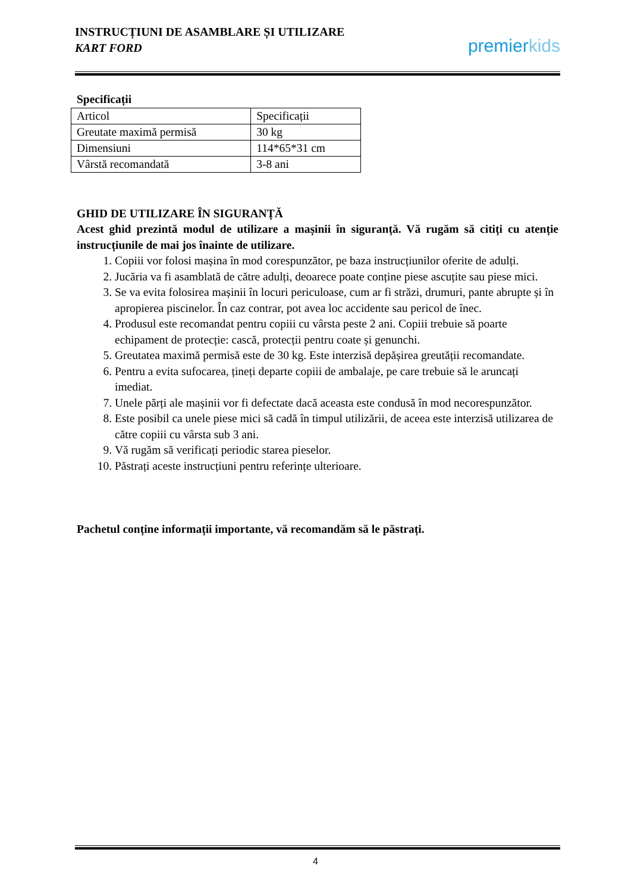INSTRUCȚIUNI DE ASAMBLARE ȘI UTILIZARE
KART FORD
pre mier kids
Specificații
| Articol | Specificații |
| Greutate maximă permisă | 30 kg |
| Dimensiuni | 114*65*31 cm |
| Vârstă recomandată | 3-8 ani |
GHID DE UTILIZARE ÎN SIGURANȚĂ
Acest ghid prezintă modul de utilizare a mașinii în siguranță. Vă rugăm să citiți cu atenție instrucțiunile de mai jos înainte de utilizare.
1. Copiii vor folosi mașina în mod corespunzător, pe baza instrucțiunilor oferite de adulți.
2. Jucăria va fi asamblată de către adulți, deoarece poate conține piese ascuțite sau piese mici.
3. Se va evita folosirea mașinii în locuri periculoase, cum ar fi străzi, drumuri, pante abrupte și în apropierea piscinelor. În caz contrar, pot avea loc accidente sau pericol de înec.
4. Produsul este recomandat pentru copiii cu vârsta peste 2 ani. Copiii trebuie să poarte echipament de protecție: cască, protecții pentru coate și genunchi.
5. Greutatea maximă permisă este de 30 kg. Este interzisă depășirea greutății recomandate.
6. Pentru a evita sufocarea, țineți departe copiii de ambalaje, pe care trebuie să le aruncați imediat.
7. Unele părți ale mașinii vor fi defectate dacă aceasta este condusă în mod necorespunzător.
8. Este posibil ca unele piese mici să cadă în timpul utilizării, de aceea este interzisă utilizarea de către copiii cu vârsta sub 3 ani.
9. Vă rugăm să verificați periodic starea pieselor.
10. Păstrați aceste instrucțiuni pentru referințe ulterioare.
Pachetul conține informații importante, vă recomandăm să le păstrați.
4